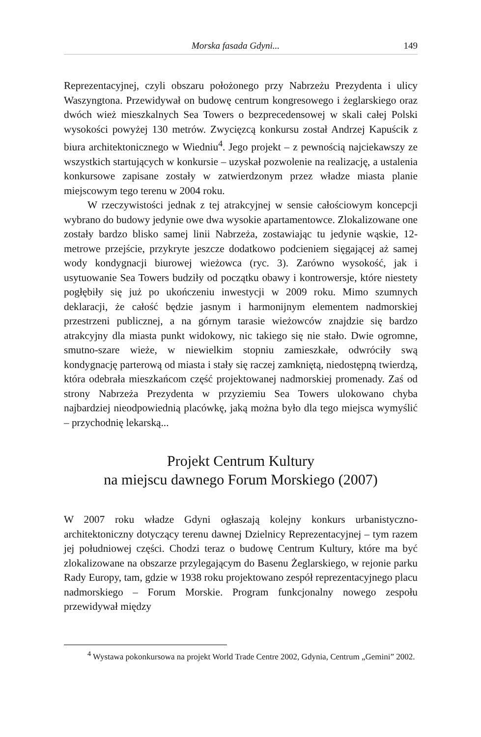Morska fasada Gdyni... 149
Reprezentacyjnej, czyli obszaru położonego przy Nabrzeżu Prezydenta i ulicy Waszyngtona. Przewidywał on budowę centrum kongresowego i żeglarskiego oraz dwóch wież mieszkalnych Sea Towers o bezprecedensowej w skali całej Polski wysokości powyżej 130 metrów. Zwycięzcą konkursu został Andrzej Kapuścik z biura architektonicznego w Wiedniu<sup>4</sup>. Jego projekt – z pewnością najciekawszy ze wszystkich startujących w konkursie – uzyskał pozwolenie na realizację, a ustalenia konkursowe zapisane zostały w zatwierdzonym przez władze miasta planie miejscowym tego terenu w 2004 roku.
W rzeczywistości jednak z tej atrakcyjnej w sensie całościowym koncepcji wybrano do budowy jedynie owe dwa wysokie apartamentowce. Zlokalizowane one zostały bardzo blisko samej linii Nabrzeża, zostawiając tu jedynie wąskie, 12-metrowe przejście, przykryte jeszcze dodatkowo podcieniem sięgającej aż samej wody kondygnacji biurowej wieżowca (ryc. 3). Zarówno wysokość, jak i usytuowanie Sea Towers budziły od początku obawy i kontrowersje, które niestety pogłębiły się już po ukończeniu inwestycji w 2009 roku. Mimo szumnych deklaracji, że całość będzie jasnym i harmonijnym elementem nadmorskiej przestrzeni publicznej, a na górnym tarasie wieżowców znajdzie się bardzo atrakcyjny dla miasta punkt widokowy, nic takiego się nie stało. Dwie ogromne, smutno-szare wieże, w niewielkim stopniu zamieszkałe, odwróciły swą kondygnację parterową od miasta i stały się raczej zamkniętą, niedostępną twierdzą, która odebrała mieszkańcom część projektowanej nadmorskiej promenady. Zaś od strony Nabrzeża Prezydenta w przyziemiu Sea Towers ulokowano chyba najbardziej nieodpowiednią placówkę, jaką można było dla tego miejsca wymyślić – przychodnię lekarską...
Projekt Centrum Kultury
na miejscu dawnego Forum Morskiego (2007)
W 2007 roku władze Gdyni ogłaszają kolejny konkurs urbanistyczno-architektoniczny dotyczący terenu dawnej Dzielnicy Reprezentacyjnej – tym razem jej południowej części. Chodzi teraz o budowę Centrum Kultury, które ma być zlokalizowane na obszarze przylegającym do Basenu Żeglarskiego, w rejonie parku Rady Europy, tam, gdzie w 1938 roku projektowano zespół reprezentacyjnego placu nadmorskiego – Forum Morskie. Program funkcjonalny nowego zespołu przewidywał między
<sup>4</sup> Wystawa pokonkursowa na projekt World Trade Centre 2002, Gdynia, Centrum „Gemini” 2002.